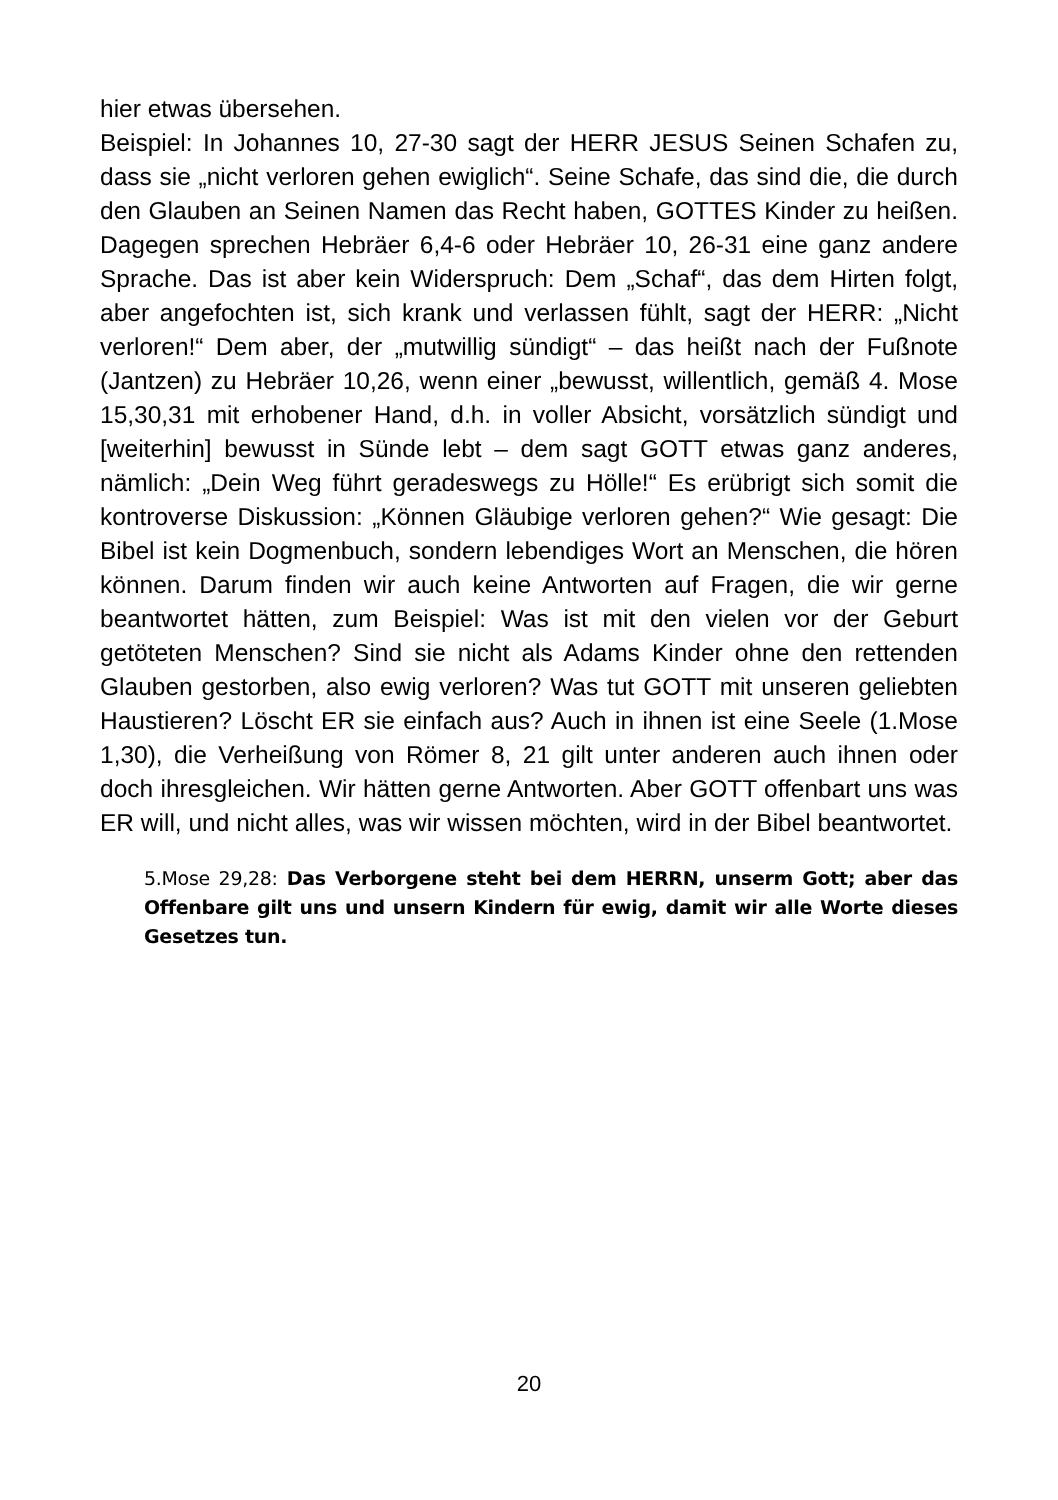hier etwas übersehen.
Beispiel: In Johannes 10, 27-30 sagt der HERR JESUS Seinen Schafen zu, dass sie „nicht verloren gehen ewiglich“. Seine Schafe, das sind die, die durch den Glauben an Seinen Namen das Recht haben, GOTTES Kinder zu heißen. Dagegen sprechen Hebräer 6,4-6 oder Hebräer 10, 26-31 eine ganz andere Sprache. Das ist aber kein Widerspruch: Dem „Schaf“, das dem Hirten folgt, aber angefochten ist, sich krank und verlassen fühlt, sagt der HERR: „Nicht verloren!“ Dem aber, der „mutwillig sündigt“ – das heißt nach der Fußnote (Jantzen) zu Hebräer 10,26, wenn einer „bewusst, willentlich, gemäß 4. Mose 15,30,31 mit erhobener Hand, d.h. in voller Absicht, vorsätzlich sündigt und [weiterhin] bewusst in Sünde lebt – dem sagt GOTT etwas ganz anderes, nämlich: „Dein Weg führt geradeswegs zu Hölle!“ Es erübrigt sich somit die kontroverse Diskussion: „Können Gläubige verloren gehen?“ Wie gesagt: Die Bibel ist kein Dogmenbuch, sondern lebendiges Wort an Menschen, die hören können. Darum finden wir auch keine Antworten auf Fragen, die wir gerne beantwortet hätten, zum Beispiel: Was ist mit den vielen vor der Geburt getöteten Menschen? Sind sie nicht als Adams Kinder ohne den rettenden Glauben gestorben, also ewig verloren? Was tut GOTT mit unseren geliebten Haustieren? Löscht ER sie einfach aus? Auch in ihnen ist eine Seele (1.Mose 1,30), die Verheißung von Römer 8, 21 gilt unter anderen auch ihnen oder doch ihresgleichen. Wir hätten gerne Antworten. Aber GOTT offenbart uns was ER will, und nicht alles, was wir wissen möchten, wird in der Bibel beantwortet.
5.Mose 29,28: Das Verborgene steht bei dem HERRN, unserm Gott; aber das Offenbare gilt uns und unsern Kindern für ewig, damit wir alle Worte dieses Gesetzes tun.
20